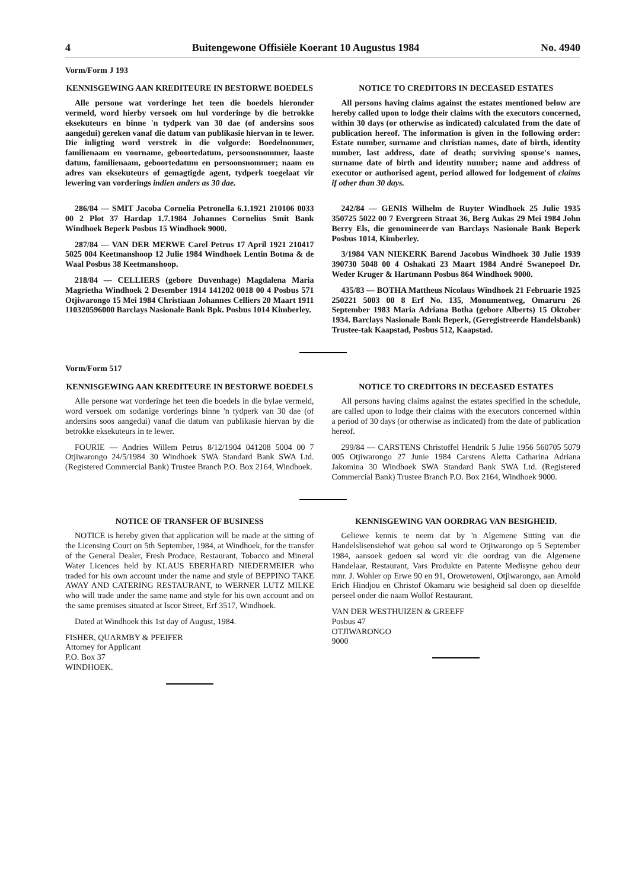4 Buitengewone Offisiële Koerant 10 Augustus 1984 No. 4940
Vorm/Form J 193
KENNISGEWING AAN KREDITEURE IN BESTORWE BOEDELS
Alle persone wat vorderinge het teen die boedels hieronder vermeld, word hierby versoek om hul vorderinge by die betrokke eksekuteurs en binne 'n tydperk van 30 dae (of andersins soos aangedui) gereken vanaf die datum van publikasie hiervan in te lewer. Die inligting word verstrek in die volgorde: Boedelnommer, familienaam en voorname, geboortedatum, persoonsnommer, laaste datum, familienaam, geboortedatum en persoonsnommer; naam en adres van eksekuteurs of gemagtigde agent, tydperk toegelaat vir lewering van vorderings indien anders as 30 dae.
286/84 — SMIT Jacoba Cornelia Petronella 6.1.1921 210106 0033 00 2 Plot 37 Hardap 1.7.1984 Johannes Cornelius Smit Bank Windhoek Beperk Posbus 15 Windhoek 9000.
287/84 — VAN DER MERWE Carel Petrus 17 April 1921 210417 5025 004 Keetmanshoop 12 Julie 1984 Windhoek Lentin Botma & de Waal Posbus 38 Keetmanshoop.
218/84 — CELLIERS (gebore Duvenhage) Magdalena Maria Magrietha Windhoek 2 Desember 1914 141202 0018 00 4 Posbus 571 Otjiwarongo 15 Mei 1984 Christiaan Johannes Celliers 20 Maart 1911 110320596000 Barclays Nasionale Bank Bpk. Posbus 1014 Kimberley.
NOTICE TO CREDITORS IN DECEASED ESTATES
All persons having claims against the estates mentioned below are hereby called upon to lodge their claims with the executors concerned, within 30 days (or otherwise as indicated) calculated from the date of publication hereof. The information is given in the following order: Estate number, surname and christian names, date of birth, identity number, last address, date of death; surviving spouse's names, surname date of birth and identity number; name and address of executor or authorised agent, period allowed for lodgement of claims if other than 30 days.
242/84 — GENIS Wilhelm de Ruyter Windhoek 25 Julie 1935 350725 5022 00 7 Evergreen Straat 36, Berg Aukas 29 Mei 1984 John Berry Els, die genomineerde van Barclays Nasionale Bank Beperk Posbus 1014, Kimberley.
3/1984 VAN NIEKERK Barend Jacobus Windhoek 30 Julie 1939 390730 5048 00 4 Oshakati 23 Maart 1984 André Swanepoel Dr. Weder Kruger & Hartmann Posbus 864 Windhoek 9000.
435/83 — BOTHA Mattheus Nicolaus Windhoek 21 Februarie 1925 250221 5003 00 8 Erf No. 135, Monumentweg, Omaruru 26 September 1983 Maria Adriana Botha (gebore Alberts) 15 Oktober 1934. Barclays Nasionale Bank Beperk, (Geregistreerde Handelsbank) Trustee-tak Kaapstad, Posbus 512, Kaapstad.
Vorm/Form 517
KENNISGEWING AAN KREDITEURE IN BESTORWE BOEDELS
Alle persone wat vorderinge het teen die boedels in die bylae vermeld, word versoek om sodanige vorderings binne 'n tydperk van 30 dae (of andersins soos aangedui) vanaf die datum van publikasie hiervan by die betrokke eksekuteurs in te lewer.
FOURIE — Andries Willem Petrus 8/12/1904 041208 5004 00 7 Otjiwarongo 24/5/1984 30 Windhoek SWA Standard Bank SWA Ltd. (Registered Commercial Bank) Trustee Branch P.O. Box 2164, Windhoek.
NOTICE TO CREDITORS IN DECEASED ESTATES
All persons having claims against the estates specified in the schedule, are called upon to lodge their claims with the executors concerned within a period of 30 days (or otherwise as indicated) from the date of publication hereof.
299/84 — CARSTENS Christoffel Hendrik 5 Julie 1956 560705 5079 005 Otjiwarongo 27 Junie 1984 Carstens Aletta Catharina Adriana Jakomina 30 Windhoek SWA Standard Bank SWA Ltd. (Registered Commercial Bank) Trustee Branch P.O. Box 2164, Windhoek 9000.
NOTICE OF TRANSFER OF BUSINESS
NOTICE is hereby given that application will be made at the sitting of the Licensing Court on 5th September, 1984, at Windhoek, for the transfer of the General Dealer, Fresh Produce, Restaurant, Tobacco and Mineral Water Licences held by KLAUS EBERHARD NIEDERMEIER who traded for his own account under the name and style of BEPPINO TAKE AWAY AND CATERING RESTAURANT, to WERNER LUTZ MILKE who will trade under the same name and style for his own account and on the same premises situated at Iscor Street, Erf 3517, Windhoek.
Dated at Windhoek this 1st day of August, 1984.
FISHER, QUARMBY & PFEIFER
Attorney for Applicant
P.O. Box 37
WINDHOEK.
KENNISGEWING VAN OORDRAG VAN BESIGHEID.
Geliewe kennis te neem dat by 'n Algemene Sitting van die Handelslisensiehof wat gehou sal word te Otjiwarongo op 5 September 1984, aansoek gedoen sal word vir die oordrag van die Algemene Handelaar, Restaurant, Vars Produkte en Patente Medisyne gehou deur mnr. J. Wohler op Erwe 90 en 91, Orowetoweni, Otjiwarongo, aan Arnold Erich Hindjou en Christof Okamaru wie besigheid sal doen op dieselfde perseel onder die naam Wollof Restaurant.
VAN DER WESTHUIZEN & GREEFF
Posbus 47
OTJIWARONGO
9000